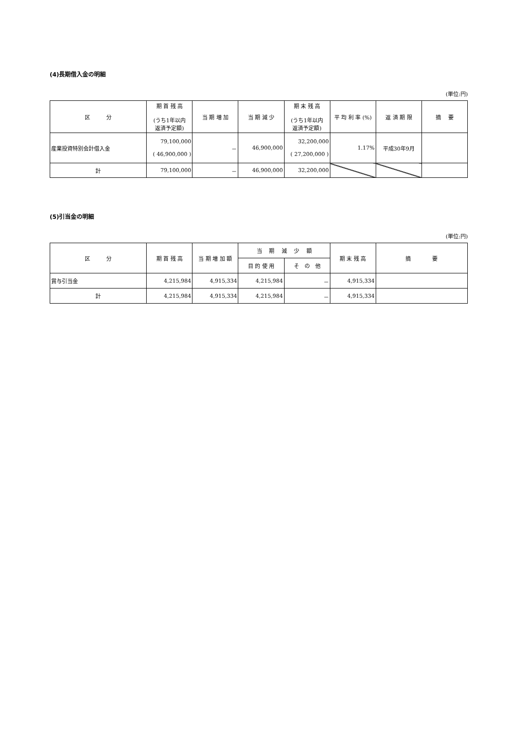(4)長期借入金の明細
(単位:円)
| 区 分 | 期 首 残 高 (うち1年以内 返済予定額) | 当 期 増 加 | 当 期 減 少 | 期 末 残 高 (うち1年以内 返済予定額) | 平 均 利 率 (%) | 返 済 期 限 | 摘 要 |
| --- | --- | --- | --- | --- | --- | --- | --- |
| 産業投資特別会計借入金 | 79,100,000 ( 46,900,000 ) | － | 46,900,000 | 32,200,000 ( 27,200,000 ) | 1.17% | 平成30年9月 | |
| 計 | 79,100,000 | － | 46,900,000 | 32,200,000 | | | |
(5)引当金の明細
(単位:円)
| 区 分 | 期 首 残 高 | 当 期 増 加 額 | 当 期 減 少 額 | | 期 末 残 高 | 摘 要 |
| --- | --- | --- | --- | --- | --- | --- |
| | | | 目 的 使 用 | そ の 他 | | |
| 賞与引当金 | 4,215,984 | 4,915,334 | 4,215,984 | － | 4,915,334 | |
| 計 | 4,215,984 | 4,915,334 | 4,215,984 | － | 4,915,334 | |